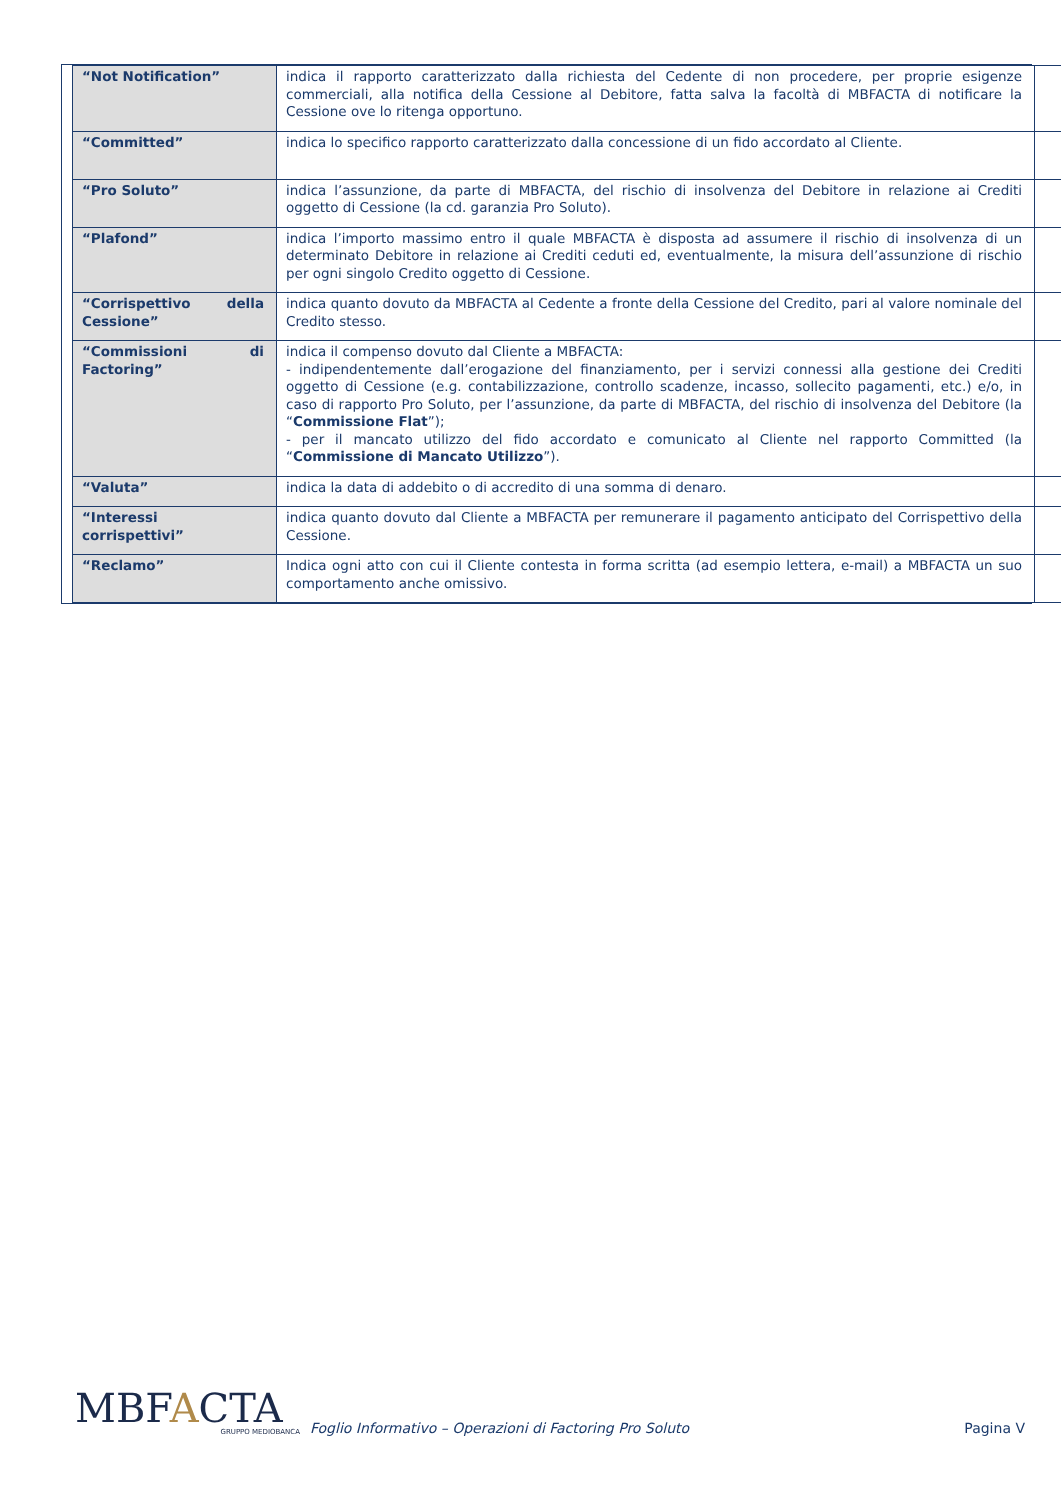| “Not Notification” | indica il rapporto caratterizzato dalla richiesta del Cedente di non procedere, per proprie esigenze commerciali, alla notifica della Cessione al Debitore, fatta salva la facoltà di MBFACTA di notificare la Cessione ove lo ritenga opportuno. | |
| “Committed” | indica lo specifico rapporto caratterizzato dalla concessione di un fido accordato al Cliente. | |
| “Pro Soluto” | indica l’assunzione, da parte di MBFACTA, del rischio di insolvenza del Debitore in relazione ai Crediti oggetto di Cessione (la cd. garanzia Pro Soluto). | |
| “Plafond” | indica l’importo massimo entro il quale MBFACTA è disposta ad assumere il rischio di insolvenza di un determinato Debitore in relazione ai Crediti ceduti ed, eventualmente, la misura dell’assunzione di rischio per ogni singolo Credito oggetto di Cessione. | |
| “Corrispettivo della Cessione” | indica quanto dovuto da MBFACTA al Cedente a fronte della Cessione del Credito, pari al valore nominale del Credito stesso. | |
| “Commissioni di Factoring” | indica il compenso dovuto dal Cliente a MBFACTA: - indipendentemente dall’erogazione del finanziamento, per i servizi connessi alla gestione dei Crediti oggetto di Cessione (e.g. contabilizzazione, controllo scadenze, incasso, sollecito pagamenti, etc.) e/o, in caso di rapporto Pro Soluto, per l’assunzione, da parte di MBFACTA, del rischio di insolvenza del Debitore (la “ Commissione Flat ”); - per il mancato utilizzo del fido accordato e comunicato al Cliente nel rapporto Committed (la “ Commissione di Mancato Utilizzo ”). | |
| “Valuta” | indica la data di addebito o di accredito di una somma di denaro. | |
| “Interessi corrispettivi” | indica quanto dovuto dal Cliente a MBFACTA per remunerare il pagamento anticipato del Corrispettivo della Cessione. | |
| “Reclamo” | Indica ogni atto con cui il Cliente contesta in forma scritta (ad esempio lettera, e-mail) a MBFACTA un suo comportamento anche omissivo. | |
MBFACTA
GRUPPO MEDIOBANCA
Foglio Informativo – Operazioni di Factoring Pro Soluto
Pagina V